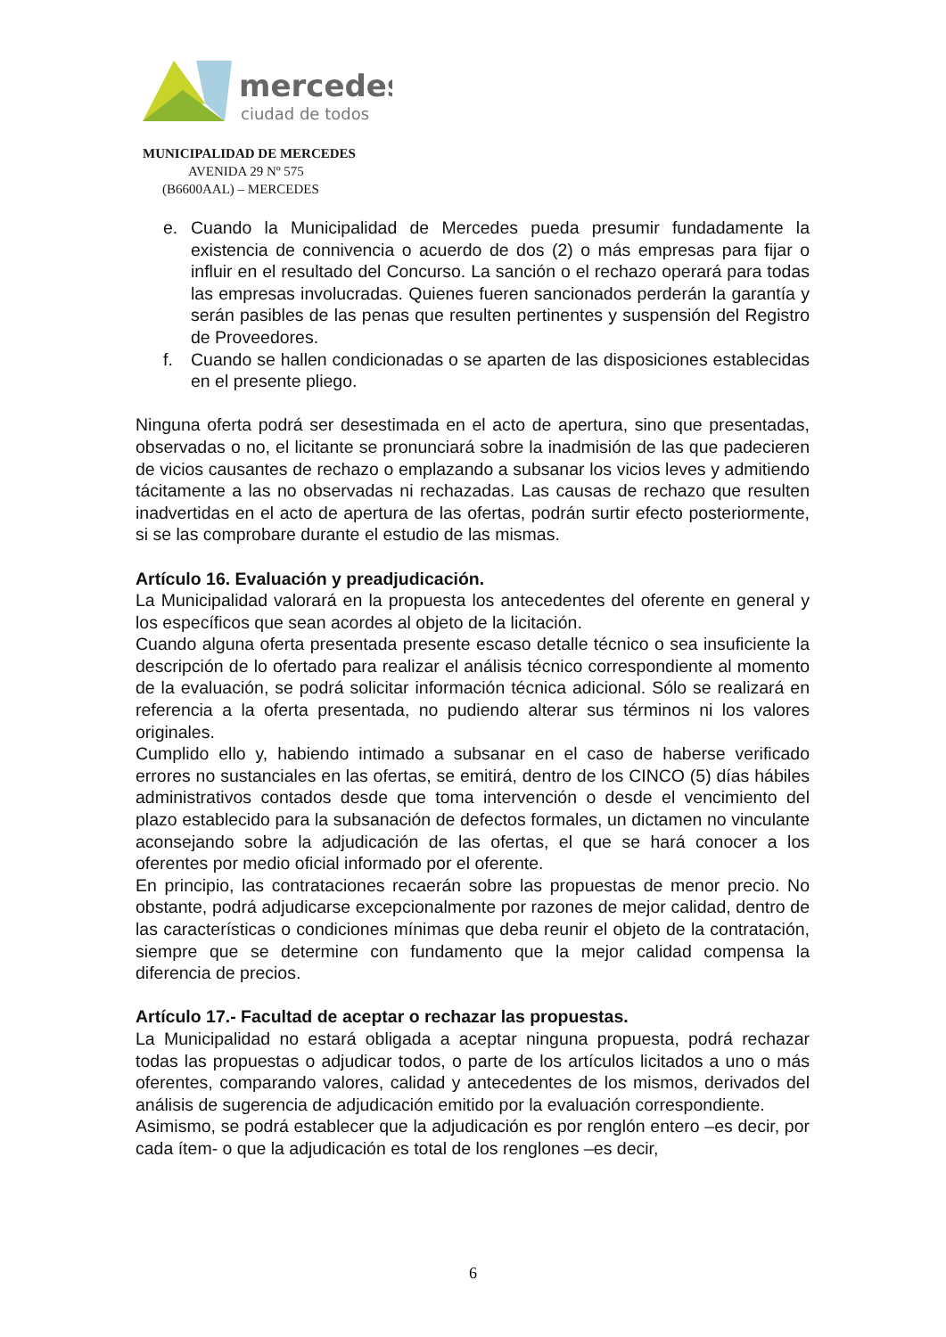mercedes
ciudad de todos
MUNICIPALIDAD DE MERCEDES
AVENIDA 29 Nº 575
(B6600AAL) – MERCEDES
e. Cuando la Municipalidad de Mercedes pueda presumir fundadamente la existencia de connivencia o acuerdo de dos (2) o más empresas para fijar o influir en el resultado del Concurso. La sanción o el rechazo operará para todas las empresas involucradas. Quienes fueren sancionados perderán la garantía y serán pasibles de las penas que resulten pertinentes y suspensión del Registro de Proveedores.
f. Cuando se hallen condicionadas o se aparten de las disposiciones establecidas en el presente pliego.
Ninguna oferta podrá ser desestimada en el acto de apertura, sino que presentadas, observadas o no, el licitante se pronunciará sobre la inadmisión de las que padecieren de vicios causantes de rechazo o emplazando a subsanar los vicios leves y admitiendo tácitamente a las no observadas ni rechazadas. Las causas de rechazo que resulten inadvertidas en el acto de apertura de las ofertas, podrán surtir efecto posteriormente, si se las comprobare durante el estudio de las mismas.
Artículo 16. Evaluación y preadjudicación.
La Municipalidad valorará en la propuesta los antecedentes del oferente en general y los específicos que sean acordes al objeto de la licitación.
Cuando alguna oferta presentada presente escaso detalle técnico o sea insuficiente la descripción de lo ofertado para realizar el análisis técnico correspondiente al momento de la evaluación, se podrá solicitar información técnica adicional. Sólo se realizará en referencia a la oferta presentada, no pudiendo alterar sus términos ni los valores originales.
Cumplido ello y, habiendo intimado a subsanar en el caso de haberse verificado errores no sustanciales en las ofertas, se emitirá, dentro de los CINCO (5) días hábiles administrativos contados desde que toma intervención o desde el vencimiento del plazo establecido para la subsanación de defectos formales, un dictamen no vinculante aconsejando sobre la adjudicación de las ofertas, el que se hará conocer a los oferentes por medio oficial informado por el oferente.
En principio, las contrataciones recaerán sobre las propuestas de menor precio. No obstante, podrá adjudicarse excepcionalmente por razones de mejor calidad, dentro de las características o condiciones mínimas que deba reunir el objeto de la contratación, siempre que se determine con fundamento que la mejor calidad compensa la diferencia de precios.
Artículo 17.- Facultad de aceptar o rechazar las propuestas.
La Municipalidad no estará obligada a aceptar ninguna propuesta, podrá rechazar todas las propuestas o adjudicar todos, o parte de los artículos licitados a uno o más oferentes, comparando valores, calidad y antecedentes de los mismos, derivados del análisis de sugerencia de adjudicación emitido por la evaluación correspondiente.
Asimismo, se podrá establecer que la adjudicación es por renglón entero –es decir, por cada ítem- o que la adjudicación es total de los renglones –es decir,
6